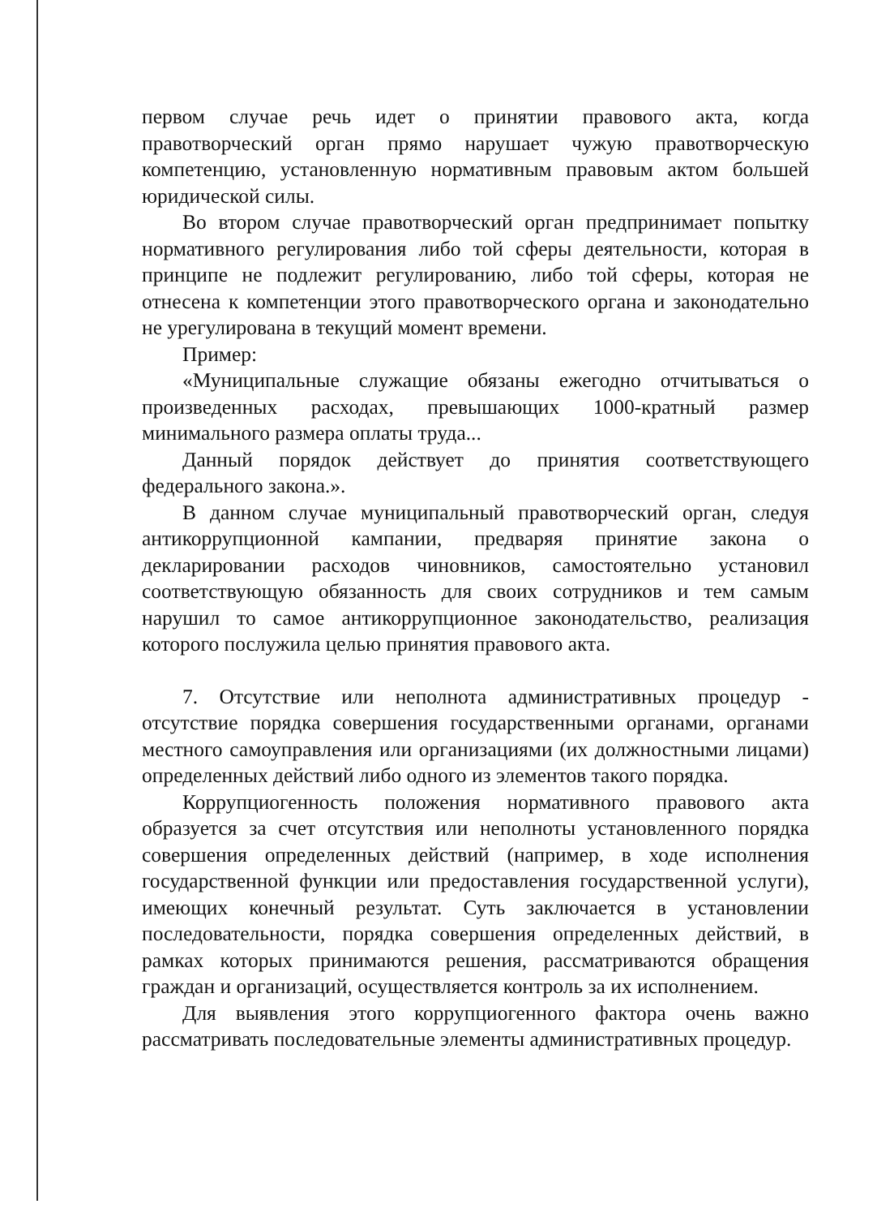первом случае речь идет о принятии правового акта, когда правотворческий орган прямо нарушает чужую правотворческую компетенцию, установленную нормативным правовым актом большей юридической силы.
Во втором случае правотворческий орган предпринимает попытку нормативного регулирования либо той сферы деятельности, которая в принципе не подлежит регулированию, либо той сферы, которая не отнесена к компетенции этого правотворческого органа и законодательно не урегулирована в текущий момент времени.
Пример:
«Муниципальные служащие обязаны ежегодно отчитываться о произведенных расходах, превышающих 1000-кратный размер минимального размера оплаты труда...
Данный порядок действует до принятия соответствующего федерального закона.».
В данном случае муниципальный правотворческий орган, следуя антикоррупционной кампании, предваряя принятие закона о декларировании расходов чиновников, самостоятельно установил соответствующую обязанность для своих сотрудников и тем самым нарушил то самое антикоррупционное законодательство, реализация которого послужила целью принятия правового акта.
7. Отсутствие или неполнота административных процедур - отсутствие порядка совершения государственными органами, органами местного самоуправления или организациями (их должностными лицами) определенных действий либо одного из элементов такого порядка.
Коррупциогенность положения нормативного правового акта образуется за счет отсутствия или неполноты установленного порядка совершения определенных действий (например, в ходе исполнения государственной функции или предоставления государственной услуги), имеющих конечный результат. Суть заключается в установлении последовательности, порядка совершения определенных действий, в рамках которых принимаются решения, рассматриваются обращения граждан и организаций, осуществляется контроль за их исполнением.
Для выявления этого коррупциогенного фактора очень важно рассматривать последовательные элементы административных процедур.